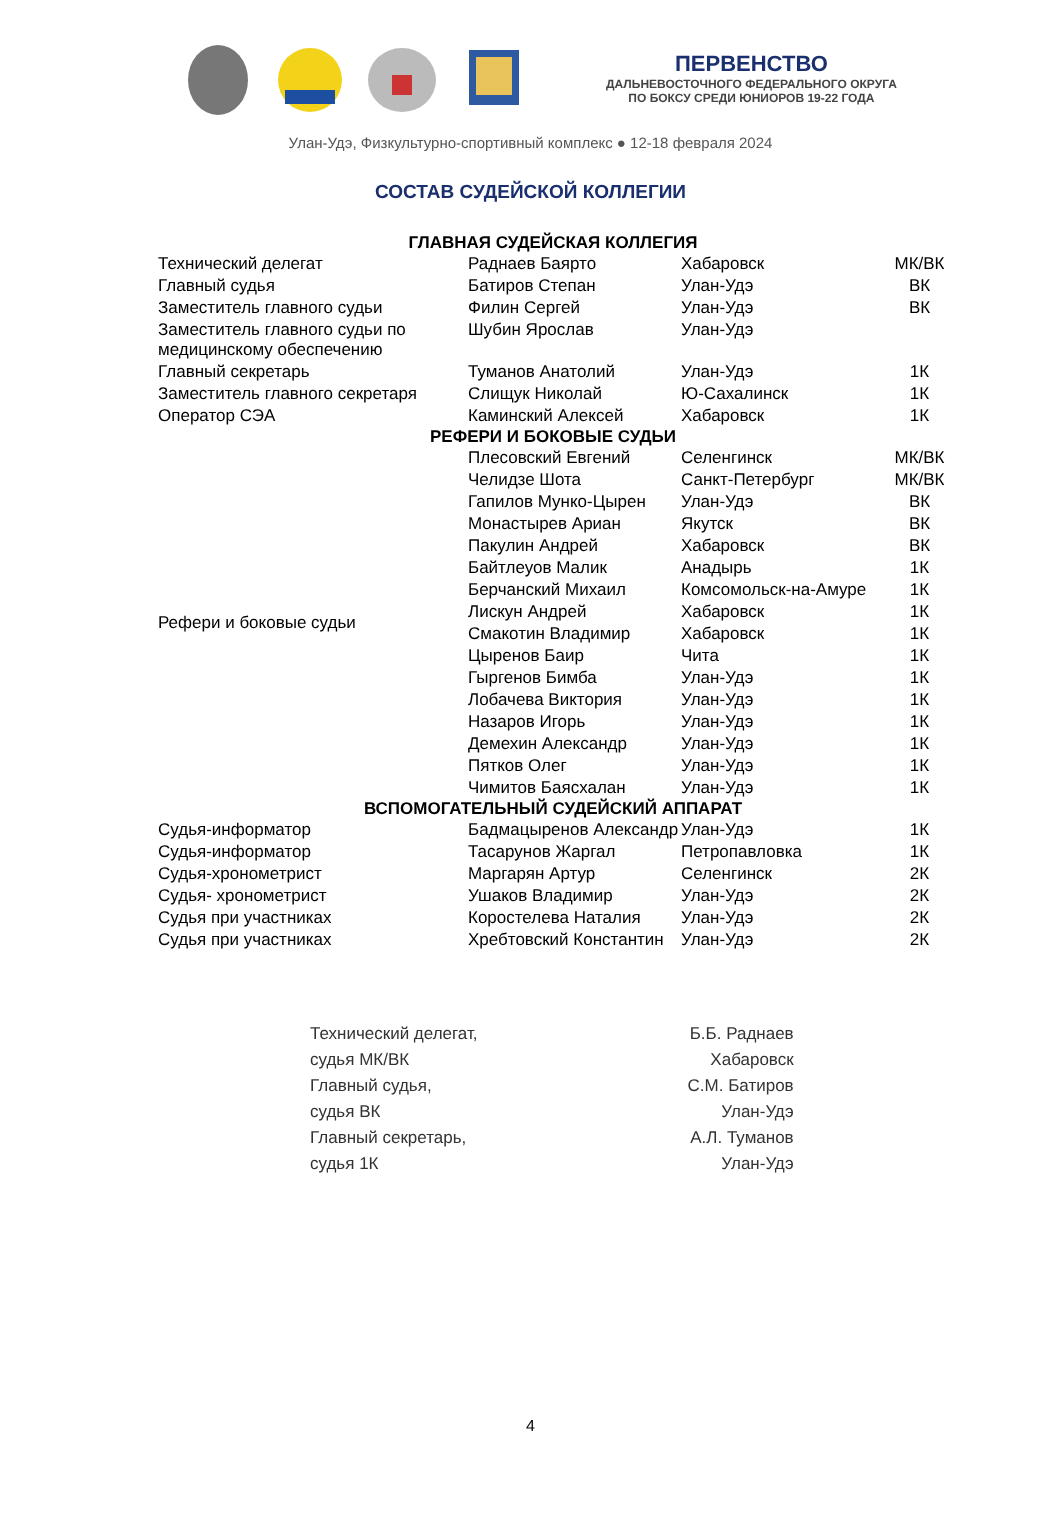ПЕРВЕНСТВО
ДАЛЬНЕВОСТОЧНОГО ФЕДЕРАЛЬНОГО ОКРУГА
ПО БОКСУ СРЕДИ ЮНИОРОВ 19-22 ГОДА
Улан-Удэ, Физкультурно-спортивный комплекс ● 12-18 февраля 2024
СОСТАВ СУДЕЙСКОЙ КОЛЛЕГИИ
| ГЛАВНАЯ СУДЕЙСКАЯ КОЛЛЕГИЯ | | | |
| --- | --- | --- | --- |
| Технический делегат | Раднаев Баярто | Хабаровск | МК/ВК |
| Главный судья | Батиров Степан | Улан-Удэ | ВК |
| Заместитель главного судьи | Филин Сергей | Улан-Удэ | ВК |
| Заместитель главного судьи по медицинскому обеспечению | Шубин Ярослав | Улан-Удэ | |
| Главный секретарь | Туманов Анатолий | Улан-Удэ | 1К |
| Заместитель главного секретаря | Слищук Николай | Ю-Сахалинск | 1К |
| Оператор СЭА | Каминский Алексей | Хабаровск | 1К |
| РЕФЕРИ И БОКОВЫЕ СУДЬИ | | | |
| Рефери и боковые судьи | Плесовский Евгений | Селенгинск | МК/ВК |
| | Челидзе Шота | Санкт-Петербург | МК/ВК |
| | Гапилов Мунко-Цырен | Улан-Удэ | ВК |
| | Монастырев Ариан | Якутск | ВК |
| | Пакулин Андрей | Хабаровск | ВК |
| | Байтлеуов Малик | Анадырь | 1К |
| | Берчанский Михаил | Комсомольск-на-Амуре | 1К |
| | Лискун Андрей | Хабаровск | 1К |
| | Смакотин Владимир | Хабаровск | 1К |
| | Цыренов Баир | Чита | 1К |
| | Гыргенов Бимба | Улан-Удэ | 1К |
| | Лобачева Виктория | Улан-Удэ | 1К |
| | Назаров Игорь | Улан-Удэ | 1К |
| | Демехин Александр | Улан-Удэ | 1К |
| | Пятков Олег | Улан-Удэ | 1К |
| | Чимитов Баясхалан | Улан-Удэ | 1К |
| ВСПОМОГАТЕЛЬНЫЙ СУДЕЙСКИЙ АППАРАТ | | | |
| Судья-информатор | Бадмацыренов Александр | Улан-Удэ | 1К |
| Судья-информатор | Тасарунов Жаргал | Петропавловка | 1К |
| Судья-хронометрист | Маргарян Артур | Селенгинск | 2К |
| Судья- хронометрист | Ушаков Владимир | Улан-Удэ | 2К |
| Судья при участниках | Коростелева Наталия | Улан-Удэ | 2К |
| Судья при участниках | Хребтовский Константин | Улан-Удэ | 2К |
Технический делегат,
судья МК/ВК
Главный судья,
судья ВК
Главный секретарь,
судья 1К
Б.Б. Раднаев
Хабаровск
С.М. Батиров
Улан-Удэ
А.Л. Туманов
Улан-Удэ
4